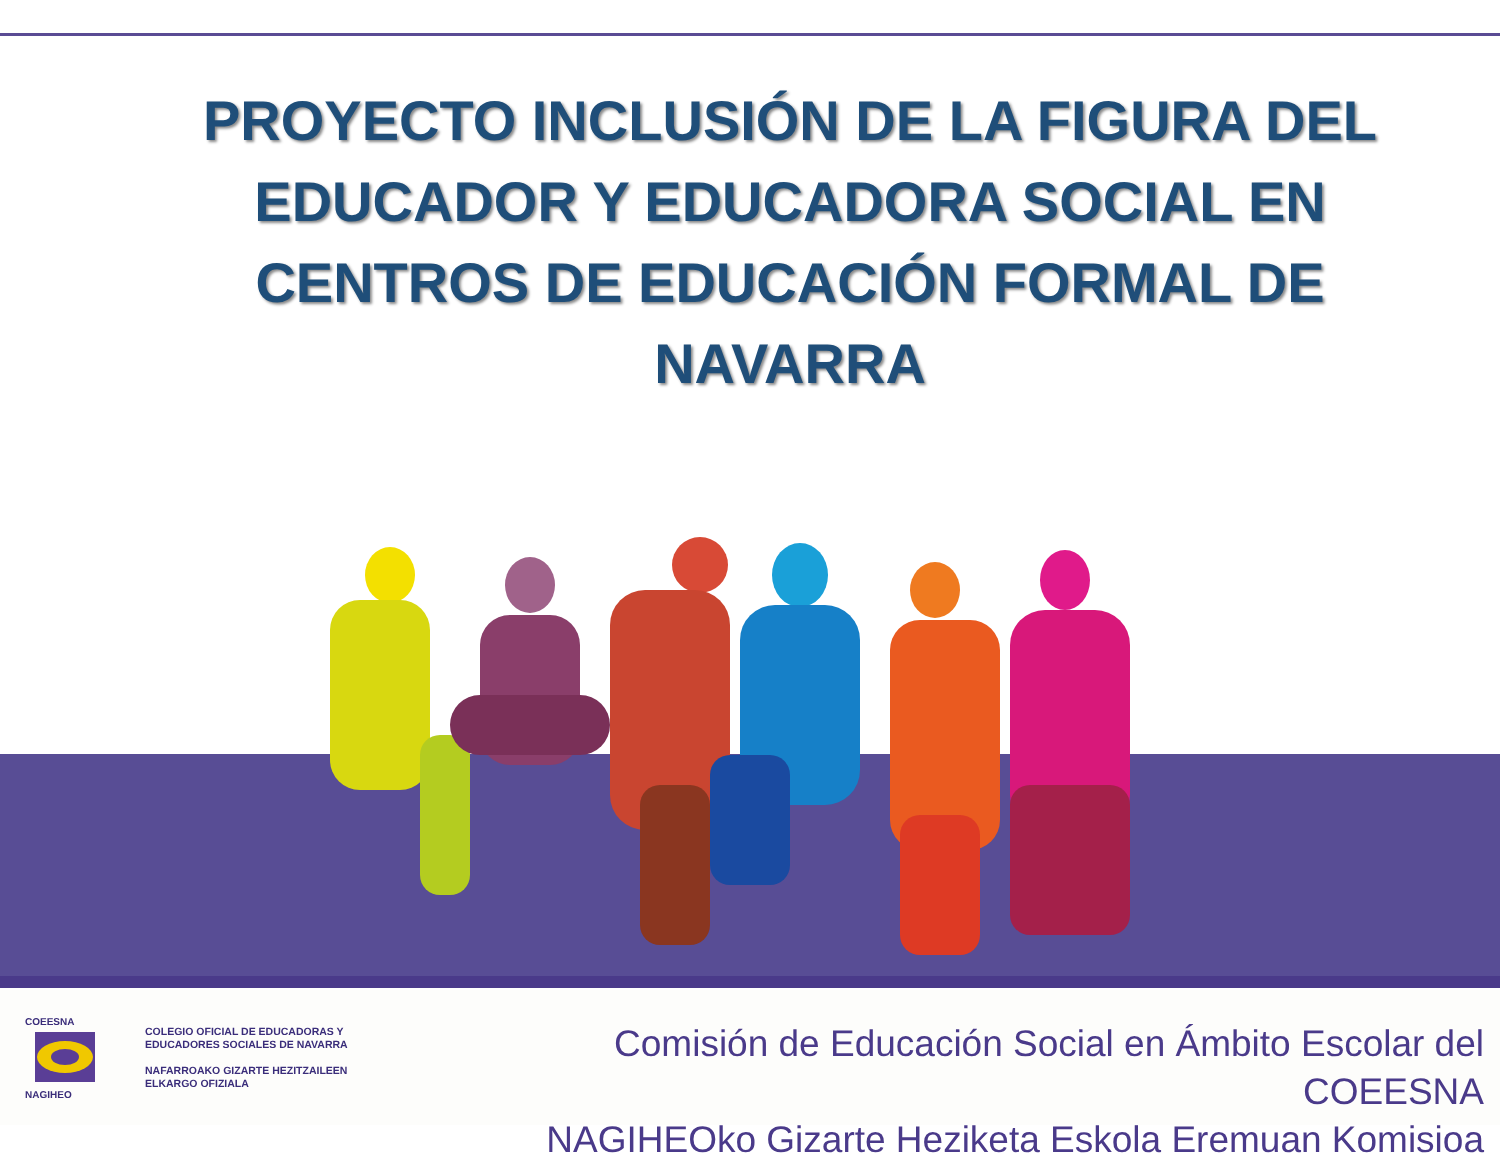PROYECTO INCLUSIÓN DE LA FIGURA DEL EDUCADOR Y EDUCADORA SOCIAL EN CENTROS DE EDUCACIÓN FORMAL DE NAVARRA
COEESNA
NAGIHEO
COLEGIO OFICIAL DE EDUCADORAS Y
EDUCADORES SOCIALES DE NAVARRA
NAFARROAKO GIZARTE HEZITZAILEEN
ELKARGO OFIZIALA
Comisión de Educación Social en Ámbito Escolar del COEESNA
NAGIHEOko Gizarte Heziketa Eskola Eremuan Komisioa